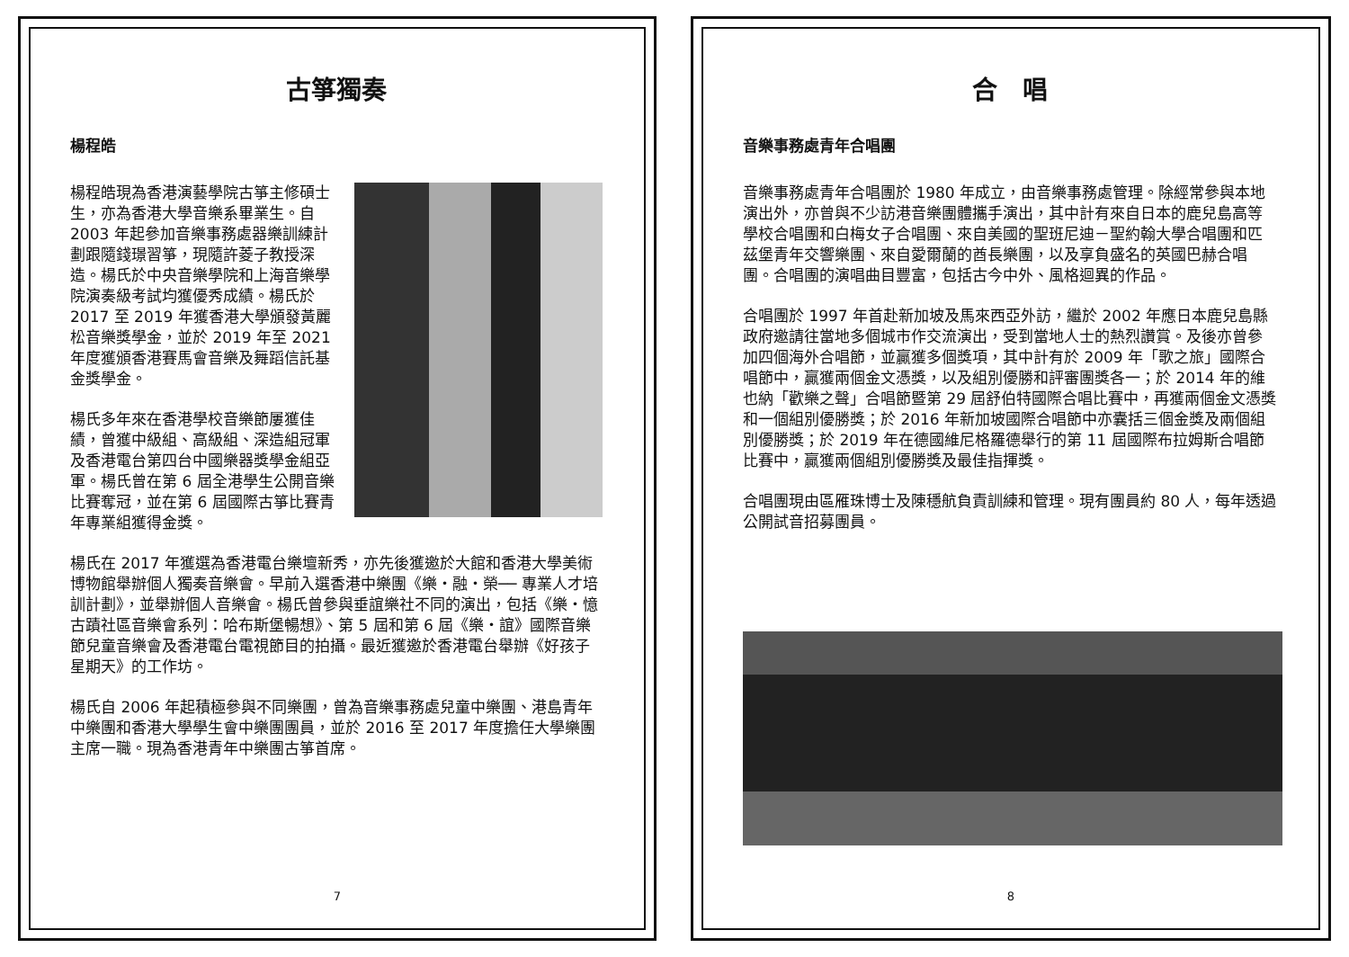古箏獨奏
楊程皓
楊程皓現為香港演藝學院古箏主修碩士生，亦為香港大學音樂系畢業生。自 2003 年起參加音樂事務處器樂訓練計劃跟隨錢璟習箏，現隨許菱子教授深造。楊氏於中央音樂學院和上海音樂學院演奏級考試均獲優秀成績。楊氏於 2017 至 2019 年獲香港大學頒發黃麗松音樂獎學金，並於 2019 年至 2021 年度獲頒香港賽馬會音樂及舞蹈信託基金獎學金。
楊氏多年來在香港學校音樂節屢獲佳績，曾獲中級組、高級組、深造組冠軍及香港電台第四台中國樂器獎學金組亞軍。楊氏曾在第 6 屆全港學生公開音樂比賽奪冠，並在第 6 屆國際古箏比賽青年專業組獲得金獎。
楊氏在 2017 年獲選為香港電台樂壇新秀，亦先後獲邀於大館和香港大學美術博物館舉辦個人獨奏音樂會。早前入選香港中樂團《樂・融・榮── 專業人才培訓計劃》，並舉辦個人音樂會。楊氏曾參與垂誼樂社不同的演出，包括《樂・憶古蹟社區音樂會系列：哈布斯堡暢想》、第 5 屆和第 6 屆《樂・誼》國際音樂節兒童音樂會及香港電台電視節目的拍攝。最近獲邀於香港電台舉辦《好孩子星期天》的工作坊。
楊氏自 2006 年起積極參與不同樂團，曾為音樂事務處兒童中樂團、港島青年中樂團和香港大學學生會中樂團團員，並於 2016 至 2017 年度擔任大學樂團主席一職。現為香港青年中樂團古箏首席。
7
合　唱
音樂事務處青年合唱團
音樂事務處青年合唱團於 1980 年成立，由音樂事務處管理。除經常參與本地演出外，亦曾與不少訪港音樂團體攜手演出，其中計有來自日本的鹿兒島高等學校合唱團和白梅女子合唱團、來自美國的聖班尼迪－聖約翰大學合唱團和匹茲堡青年交響樂團、來自愛爾蘭的酋長樂團，以及享負盛名的英國巴赫合唱團。合唱團的演唱曲目豐富，包括古今中外、風格迴異的作品。
合唱團於 1997 年首赴新加坡及馬來西亞外訪，繼於 2002 年應日本鹿兒島縣政府邀請往當地多個城市作交流演出，受到當地人士的熱烈讚賞。及後亦曾參加四個海外合唱節，並贏獲多個獎項，其中計有於 2009 年「歌之旅」國際合唱節中，贏獲兩個金文憑獎，以及組別優勝和評審團獎各一；於 2014 年的維也納「歡樂之聲」合唱節暨第 29 屆舒伯特國際合唱比賽中，再獲兩個金文憑獎和一個組別優勝獎；於 2016 年新加坡國際合唱節中亦囊括三個金獎及兩個組別優勝獎；於 2019 年在德國維尼格羅德舉行的第 11 屆國際布拉姆斯合唱節比賽中，贏獲兩個組別優勝獎及最佳指揮獎。
合唱團現由區雁珠博士及陳穩航負責訓練和管理。現有團員約 80 人，每年透過公開試音招募團員。
8